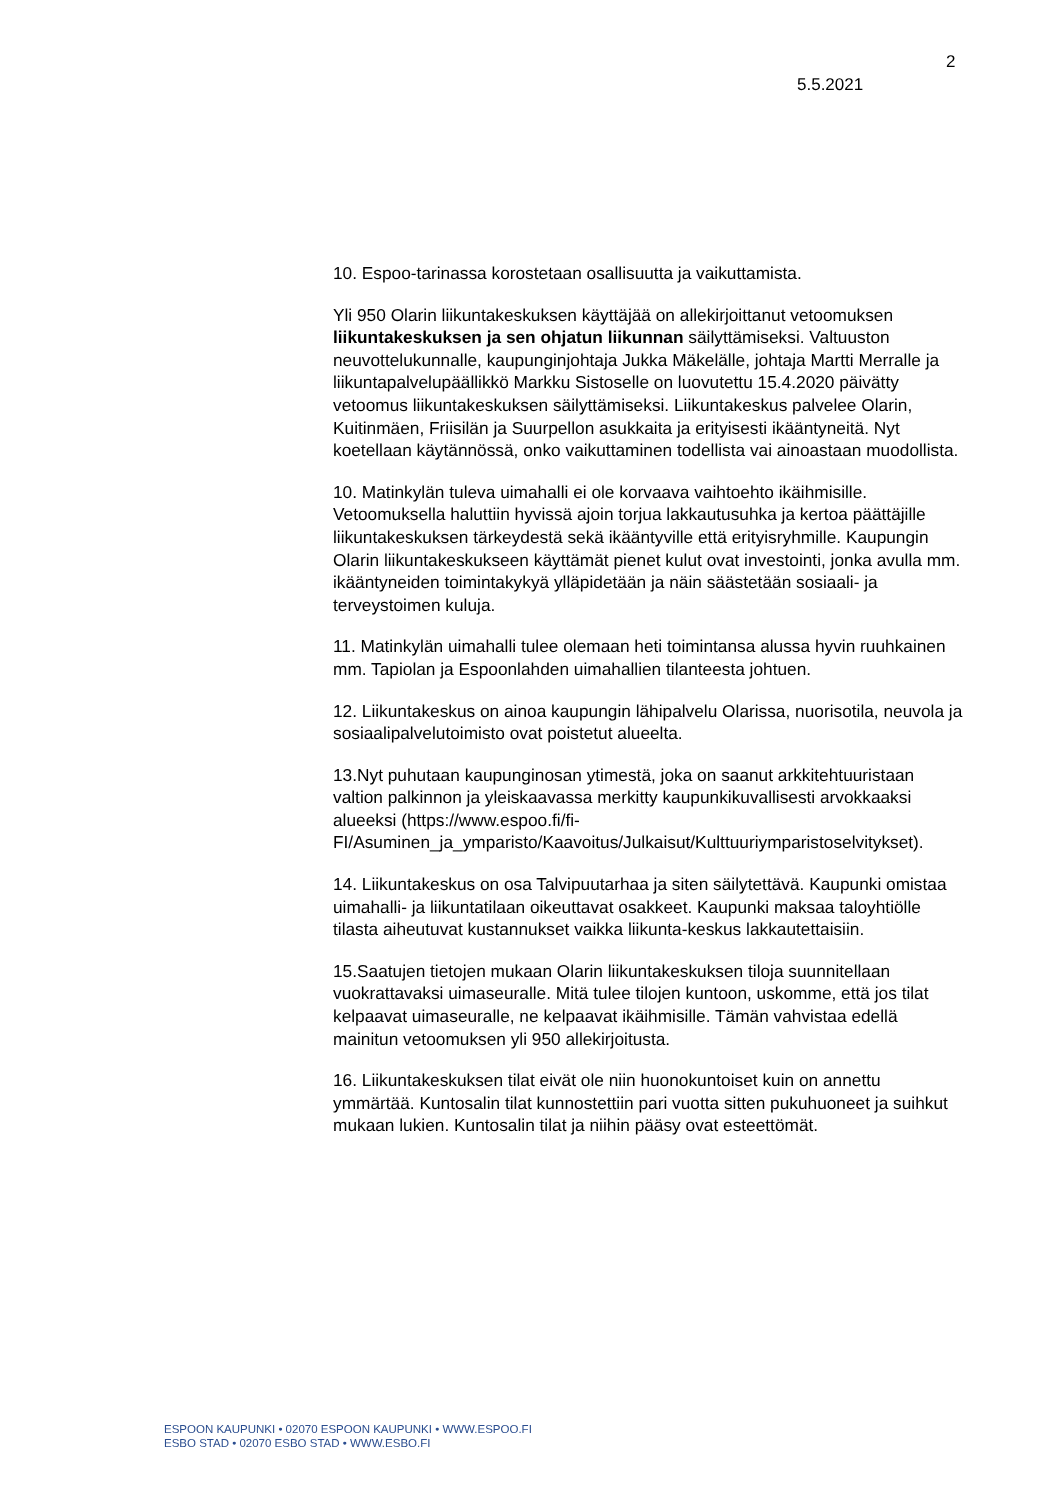2
5.5.2021
10. Espoo-tarinassa korostetaan osallisuutta ja vaikuttamista.
Yli 950 Olarin liikuntakeskuksen käyttäjää on allekirjoittanut vetoomuksen liikuntakeskuksen ja sen ohjatun liikunnan säilyttämiseksi. Valtuuston neuvottelukunnalle, kaupunginjohtaja Jukka Mäkelälle, johtaja Martti Merralle ja liikuntapalvelupäällikkö Markku Sistoselle on luovutettu 15.4.2020 päivätty vetoomus liikuntakeskuksen säilyttämiseksi. Liikuntakeskus palvelee Olarin, Kuitinmäen, Friisilän ja Suurpellon asukkaita ja erityisesti ikääntyneitä. Nyt koetellaan käytännössä, onko vaikuttaminen todellista vai ainoastaan muodollista.
10. Matinkylän tuleva uimahalli ei ole korvaava vaihtoehto ikäihmisille. Vetoomuksella haluttiin hyvissä ajoin torjua lakkautusuhka ja kertoa päättäjille liikuntakeskuksen tärkeydestä sekä ikääntyville että erityisryhmille. Kaupungin Olarin liikuntakeskukseen käyttämät pienet kulut ovat investointi, jonka avulla mm. ikääntyneiden toimintakykyä ylläpidetään ja näin säästetään sosiaali- ja terveystoimen kuluja.
11. Matinkylän uimahalli tulee olemaan heti toimintansa alussa hyvin ruuhkainen mm. Tapiolan ja Espoonlahden uimahallien tilanteesta johtuen.
12. Liikuntakeskus on ainoa kaupungin lähipalvelu Olarissa, nuorisotila, neuvola ja sosiaalipalvelutoimisto ovat poistetut alueelta.
13.Nyt puhutaan kaupunginosan ytimestä, joka on saanut arkkitehtuuristaan valtion palkinnon ja yleiskaavassa merkitty kaupunkikuvallisesti arvokkaaksi alueeksi (https://www.espoo.fi/fi-FI/Asuminen_ja_ymparisto/Kaavoitus/Julkaisut/Kulttuuriymparistoselvitykset).
14. Liikuntakeskus on osa Talvipuutarhaa ja siten säilytettävä. Kaupunki omistaa uimahalli- ja liikuntatilaan oikeuttavat osakkeet. Kaupunki maksaa taloyhtiölle tilasta aiheutuvat kustannukset vaikka liikunta-keskus lakkautettaisiin.
15.Saatujen tietojen mukaan Olarin liikuntakeskuksen tiloja suunnitellaan vuokrattavaksi uimaseuralle. Mitä tulee tilojen kuntoon, uskomme, että jos tilat kelpaavat uimaseuralle, ne kelpaavat ikäihmisille. Tämän vahvistaa edellä mainitun vetoomuksen yli 950 allekirjoitusta.
16. Liikuntakeskuksen tilat eivät ole niin huonokuntoiset kuin on annettu ymmärtää. Kuntosalin tilat kunnostettiin pari vuotta sitten pukuhuoneet ja suihkut mukaan lukien. Kuntosalin tilat ja niihin pääsy ovat esteettömät.
ESPOON KAUPUNKI • 02070 ESPOON KAUPUNKI • WWW.ESPOO.FI
ESBO STAD • 02070 ESBO STAD • WWW.ESBO.FI